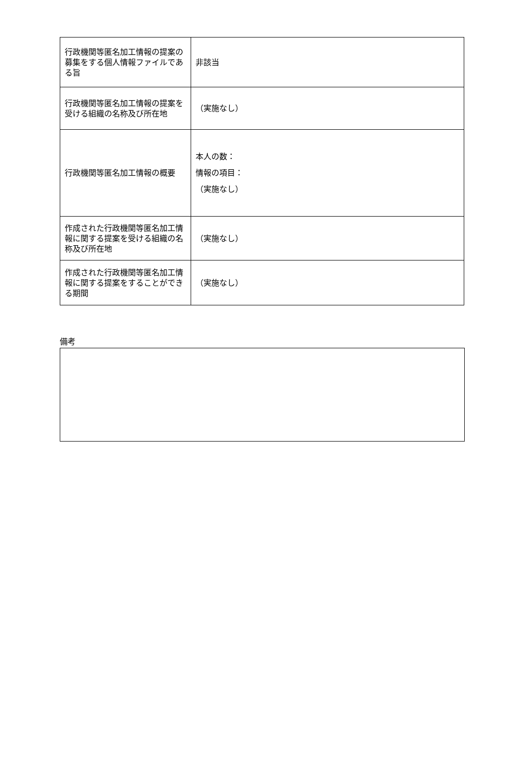| 行政機関等匿名加工情報の提案の募集をする個人情報ファイルである旨 | 非該当 |
| 行政機関等匿名加工情報の提案を受ける組織の名称及び所在地 | （実施なし） |
| 行政機関等匿名加工情報の概要 | 本人の数： 情報の項目： （実施なし） |
| 作成された行政機関等匿名加工情報に関する提案を受ける組織の名称及び所在地 | （実施なし） |
| 作成された行政機関等匿名加工情報に関する提案をすることができる期間 | （実施なし） |
備考